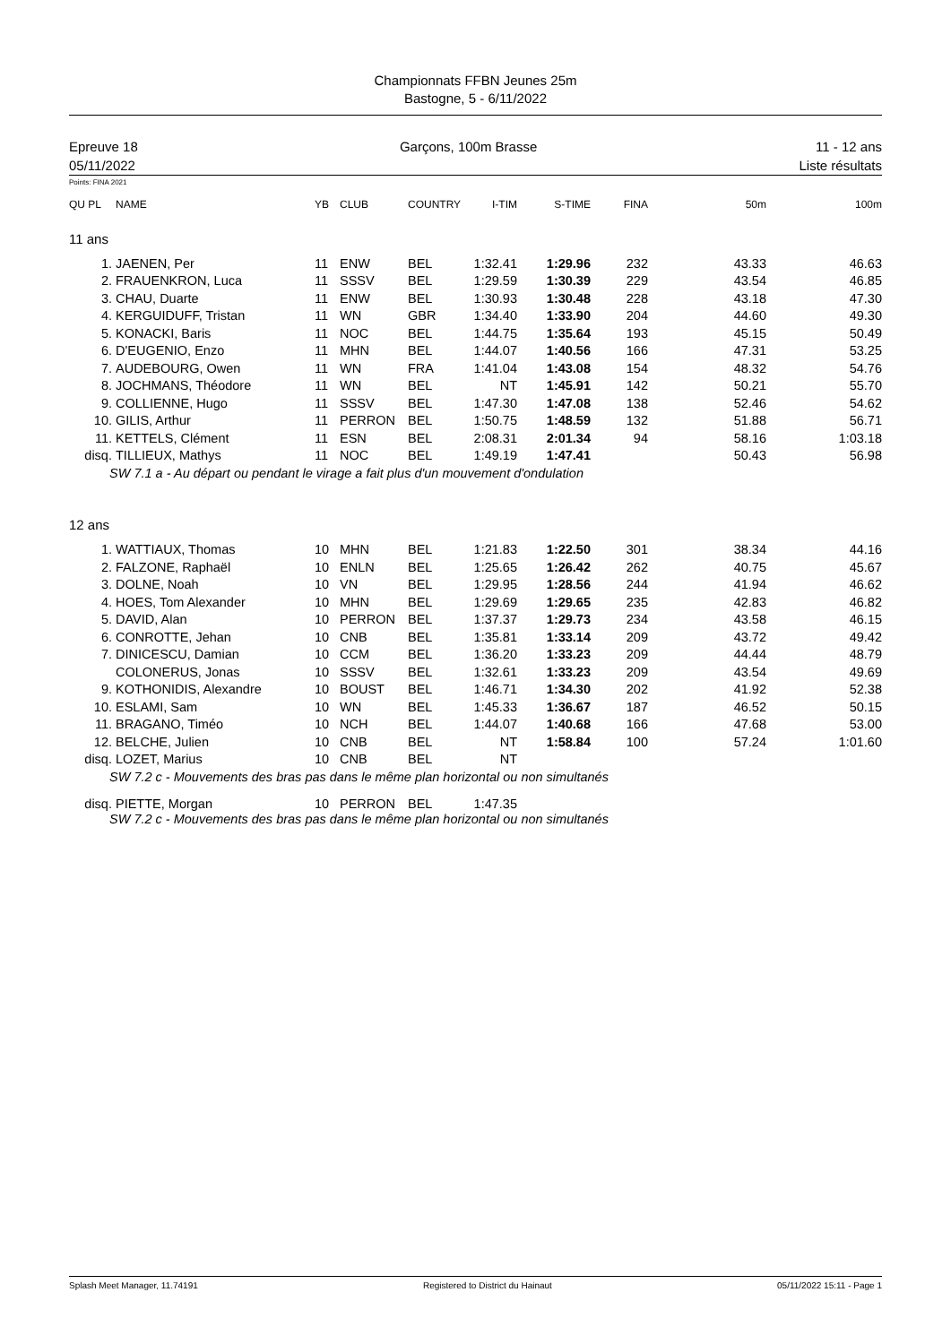Championnats FFBN Jeunes 25m
Bastogne, 5 - 6/11/2022
Epreuve 18
05/11/2022
Garçons, 100m Brasse 11 - 12 ans
Liste résultats
Points: FINA 2021
| QU PL | NAME | YB | CLUB | COUNTRY | I-TIM | S-TIME | FINA | 50m | 100m |
| --- | --- | --- | --- | --- | --- | --- | --- | --- | --- |
| 11 ans | | | | | | | | | |
| 1. | JAENEN, Per | 11 | ENW | BEL | 1:32.41 | 1:29.96 | 232 | 43.33 | 46.63 |
| 2. | FRAUENKRON, Luca | 11 | SSSV | BEL | 1:29.59 | 1:30.39 | 229 | 43.54 | 46.85 |
| 3. | CHAU, Duarte | 11 | ENW | BEL | 1:30.93 | 1:30.48 | 228 | 43.18 | 47.30 |
| 4. | KERGUIDUFF, Tristan | 11 | WN | GBR | 1:34.40 | 1:33.90 | 204 | 44.60 | 49.30 |
| 5. | KONACKI, Baris | 11 | NOC | BEL | 1:44.75 | 1:35.64 | 193 | 45.15 | 50.49 |
| 6. | D'EUGENIO, Enzo | 11 | MHN | BEL | 1:44.07 | 1:40.56 | 166 | 47.31 | 53.25 |
| 7. | AUDEBOURG, Owen | 11 | WN | FRA | 1:41.04 | 1:43.08 | 154 | 48.32 | 54.76 |
| 8. | JOCHMANS, Théodore | 11 | WN | BEL | NT | 1:45.91 | 142 | 50.21 | 55.70 |
| 9. | COLLIENNE, Hugo | 11 | SSSV | BEL | 1:47.30 | 1:47.08 | 138 | 52.46 | 54.62 |
| 10. | GILIS, Arthur | 11 | PERRON | BEL | 1:50.75 | 1:48.59 | 132 | 51.88 | 56.71 |
| 11. | KETTELS, Clément | 11 | ESN | BEL | 2:08.31 | 2:01.34 | 94 | 58.16 | 1:03.18 |
| disq. | TILLIEUX, Mathys | 11 | NOC | BEL | 1:49.19 | 1:47.41 | | 50.43 | 56.98 |
| SW 7.1 a - Au départ ou pendant le virage a fait plus d'un mouvement d'ondulation | | | | | | | | | |
| 12 ans | | | | | | | | | |
| 1. | WATTIAUX, Thomas | 10 | MHN | BEL | 1:21.83 | 1:22.50 | 301 | 38.34 | 44.16 |
| 2. | FALZONE, Raphaël | 10 | ENLN | BEL | 1:25.65 | 1:26.42 | 262 | 40.75 | 45.67 |
| 3. | DOLNE, Noah | 10 | VN | BEL | 1:29.95 | 1:28.56 | 244 | 41.94 | 46.62 |
| 4. | HOES, Tom Alexander | 10 | MHN | BEL | 1:29.69 | 1:29.65 | 235 | 42.83 | 46.82 |
| 5. | DAVID, Alan | 10 | PERRON | BEL | 1:37.37 | 1:29.73 | 234 | 43.58 | 46.15 |
| 6. | CONROTTE, Jehan | 10 | CNB | BEL | 1:35.81 | 1:33.14 | 209 | 43.72 | 49.42 |
| 7. | DINICESCU, Damian | 10 | CCM | BEL | 1:36.20 | 1:33.23 | 209 | 44.44 | 48.79 |
| | COLONERUS, Jonas | 10 | SSSV | BEL | 1:32.61 | 1:33.23 | 209 | 43.54 | 49.69 |
| 9. | KOTHONIDIS, Alexandre | 10 | BOUST | BEL | 1:46.71 | 1:34.30 | 202 | 41.92 | 52.38 |
| 10. | ESLAMI, Sam | 10 | WN | BEL | 1:45.33 | 1:36.67 | 187 | 46.52 | 50.15 |
| 11. | BRAGANO, Timéo | 10 | NCH | BEL | 1:44.07 | 1:40.68 | 166 | 47.68 | 53.00 |
| 12. | BELCHE, Julien | 10 | CNB | BEL | NT | 1:58.84 | 100 | 57.24 | 1:01.60 |
| disq. | LOZET, Marius | 10 | CNB | BEL | NT | | | | |
| SW 7.2 c - Mouvements des bras pas dans le même plan horizontal ou non simultanés | | | | | | | | | |
| disq. | PIETTE, Morgan | 10 | PERRON | BEL | 1:47.35 | | | | |
| SW 7.2 c - Mouvements des bras pas dans le même plan horizontal ou non simultanés | | | | | | | | | |
Splash Meet Manager, 11.74191 Registered to District du Hainaut 05/11/2022 15:11 - Page 1